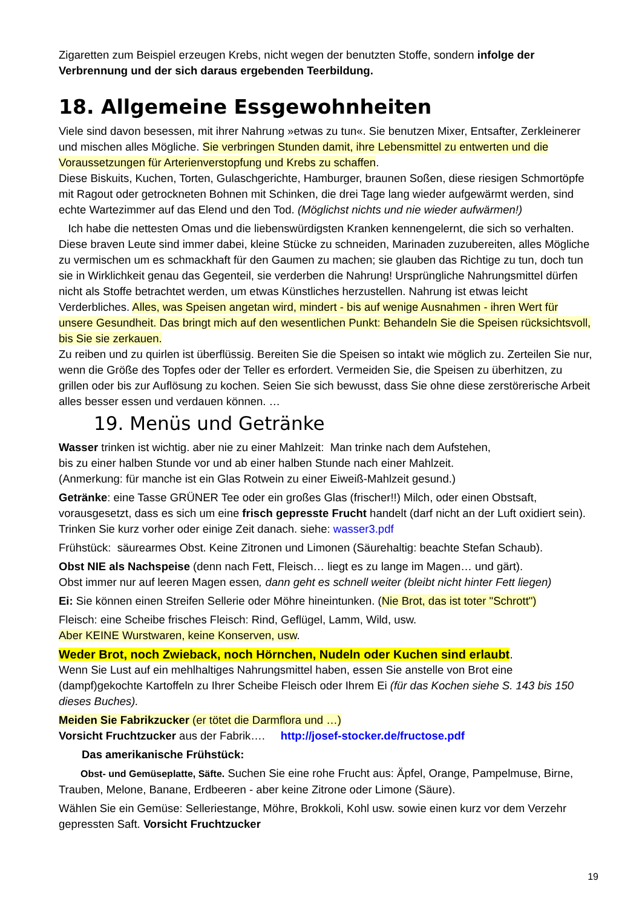Zigaretten zum Beispiel erzeugen Krebs, nicht wegen der benutzten Stoffe, sondern infolge der Verbrennung und der sich daraus ergebenden Teerbildung.
18. Allgemeine Essgewohnheiten
Viele sind davon besessen, mit ihrer Nahrung »etwas zu tun«. Sie benutzen Mixer, Entsafter, Zerkleinerer und mischen alles Mögliche. Sie verbringen Stunden damit, ihre Lebensmittel zu entwerten und die Voraussetzungen für Arterienverstopfung und Krebs zu schaffen.
Diese Biskuits, Kuchen, Torten, Gulaschgerichte, Hamburger, braunen Soßen, diese riesigen Schmortöpfe mit Ragout oder getrockneten Bohnen mit Schinken, die drei Tage lang wieder aufgewärmt werden, sind echte Wartezimmer auf das Elend und den Tod. (Möglichst nichts und nie wieder aufwärmen!)
Ich habe die nettesten Omas und die liebenswürdigsten Kranken kennengelernt, die sich so verhalten. Diese braven Leute sind immer dabei, kleine Stücke zu schneiden, Marinaden zuzubereiten, alles Mögliche zu vermischen um es schmackhaft für den Gaumen zu machen; sie glauben das Richtige zu tun, doch tun sie in Wirklichkeit genau das Gegenteil, sie verderben die Nahrung! Ursprüngliche Nahrungsmittel dürfen nicht als Stoffe betrachtet werden, um etwas Künstliches herzustellen. Nahrung ist etwas leicht Verderbliches. Alles, was Speisen angetan wird, mindert - bis auf wenige Ausnahmen - ihren Wert für unsere Gesundheit. Das bringt mich auf den wesentlichen Punkt: Behandeln Sie die Speisen rücksichtsvoll, bis Sie sie zerkauen.
Zu reiben und zu quirlen ist überflüssig. Bereiten Sie die Speisen so intakt wie möglich zu. Zerteilen Sie nur, wenn die Größe des Topfes oder der Teller es erfordert. Vermeiden Sie, die Speisen zu überhitzen, zu grillen oder bis zur Auflösung zu kochen. Seien Sie sich bewusst, dass Sie ohne diese zerstörerische Arbeit alles besser essen und verdauen können. …
19. Menüs und Getränke
Wasser trinken ist wichtig. aber nie zu einer Mahlzeit: Man trinke nach dem Aufstehen,
bis zu einer halben Stunde vor und ab einer halben Stunde nach einer Mahlzeit.
(Anmerkung: für manche ist ein Glas Rotwein zu einer Eiweiß-Mahlzeit gesund.)
Getränke: eine Tasse GRÜNER Tee oder ein großes Glas (frischer!!) Milch, oder einen Obstsaft, vorausgesetzt, dass es sich um eine frisch gepresste Frucht handelt (darf nicht an der Luft oxidiert sein). Trinken Sie kurz vorher oder einige Zeit danach. siehe: wasser3.pdf
Frühstück: säurearmes Obst. Keine Zitronen und Limonen (Säurehaltig: beachte Stefan Schaub).
Obst NIE als Nachspeise (denn nach Fett, Fleisch… liegt es zu lange im Magen… und gärt).
Obst immer nur auf leeren Magen essen, dann geht es schnell weiter (bleibt nicht hinter Fett liegen)
Ei: Sie können einen Streifen Sellerie oder Möhre hineintunken. (Nie Brot, das ist toter "Schrott")
Fleisch: eine Scheibe frisches Fleisch: Rind, Geflügel, Lamm, Wild, usw.
Aber KEINE Wurstwaren, keine Konserven, usw.
Weder Brot, noch Zwieback, noch Hörnchen, Nudeln oder Kuchen sind erlaubt.
Wenn Sie Lust auf ein mehlhaltiges Nahrungsmittel haben, essen Sie anstelle von Brot eine (dampf)gekochte Kartoffeln zu Ihrer Scheibe Fleisch oder Ihrem Ei (für das Kochen siehe S. 143 bis 150 dieses Buches).
Meiden Sie Fabrikzucker (er tötet die Darmflora und …)
Vorsicht Fruchtzucker aus der Fabrik…. http://josef-stocker.de/fructose.pdf
Das amerikanische Frühstück:
Obst- und Gemüseplatte, Säfte. Suchen Sie eine rohe Frucht aus: Äpfel, Orange, Pampelmuse, Birne, Trauben, Melone, Banane, Erdbeeren - aber keine Zitrone oder Limone (Säure).
Wählen Sie ein Gemüse: Selleriestange, Möhre, Brokkoli, Kohl usw. sowie einen kurz vor dem Verzehr gepressten Saft. Vorsicht Fruchtzucker
19